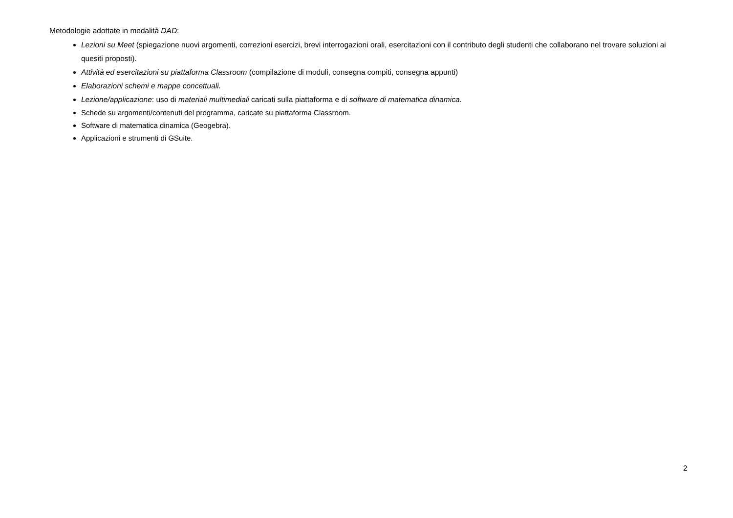Metodologie adottate in modalità DAD:
Lezioni su Meet (spiegazione nuovi argomenti, correzioni esercizi, brevi interrogazioni orali, esercitazioni con il contributo degli studenti che collaborano nel trovare soluzioni ai quesiti proposti).
Attività ed esercitazioni su piattaforma Classroom (compilazione di moduli, consegna compiti, consegna appunti)
Elaborazioni schemi e mappe concettuali.
Lezione/applicazione: uso di materiali multimediali caricati sulla piattaforma e di software di matematica dinamica.
Schede su argomenti/contenuti del programma, caricate su piattaforma Classroom.
Software di matematica dinamica (Geogebra).
Applicazioni e strumenti di GSuite.
2